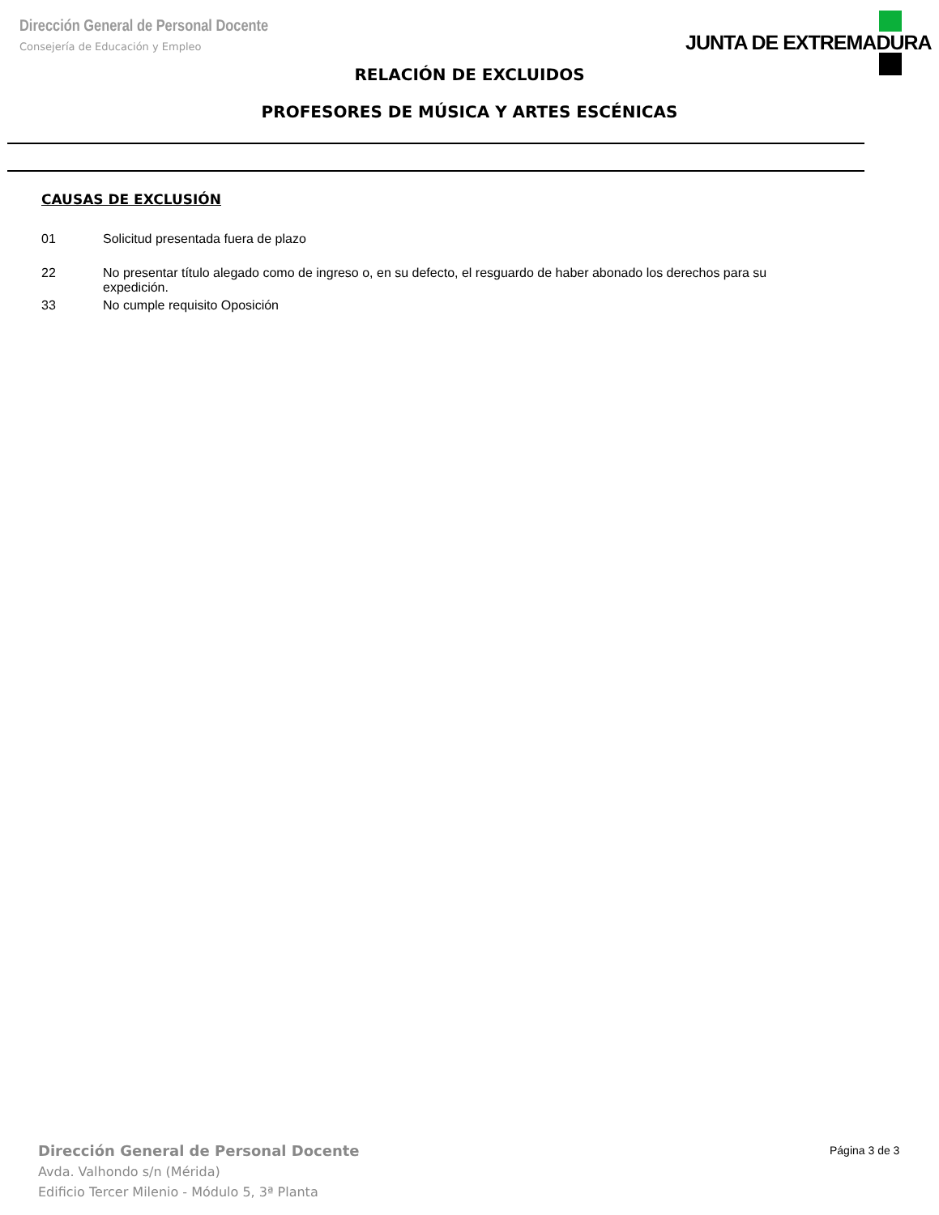Dirección General de Personal Docente
Consejería de Educación y Empleo
JUNTA DE EXTREMADURA
RELACIÓN DE EXCLUIDOS
PROFESORES DE MÚSICA Y ARTES ESCÉNICAS
CAUSAS DE EXCLUSIÓN
01 Solicitud presentada fuera de plazo
22 No presentar título alegado como de ingreso o, en su defecto, el resguardo de haber abonado los derechos para su expedición.
33 No cumple requisito Oposición
Dirección General de Personal Docente
Avda. Valhondo s/n (Mérida)
Edificio Tercer Milenio - Módulo 5, 3ª Planta
Página 3 de 3